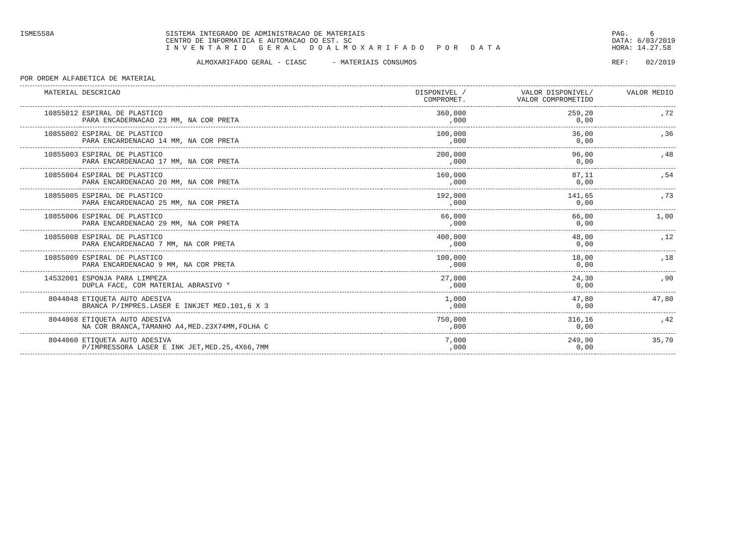ISME558A SISTEMA INTEGRADO DE ADMINISTRACAO DE MATERIAIS
CENTRO DE INFORMATICA E AUTOMACAO DO EST. SC
I N V E N T A R I O G E R A L D O A L M O X A R I F A D O P O R D A T A
PAG. 6
DATA: 6/03/2019
HORA: 14.27.58
ALMOXARIFADO GERAL - CIASC - MATERIAIS CONSUMOS
REF: 02/2019
POR ORDEM ALFABETICA DE MATERIAL
| MATERIAL | DESCRICAO | DISPONIVEL / COMPROMET. | VALOR DISPONIVEL/ VALOR COMPROMETIDO | VALOR MEDIO |
| --- | --- | --- | --- | --- |
| 10855012 | ESPIRAL DE PLASTICO PARA ENCADERNACAO 23 MM, NA COR PRETA | 360,000 ,000 | 259,20 0,00 | ,72 |
| 10855002 | ESPIRAL DE PLASTICO PARA ENCARDENACAO 14 MM, NA COR PRETA | 100,000 ,000 | 36,00 0,00 | ,36 |
| 10855003 | ESPIRAL DE PLASTICO PARA ENCARDENACAO 17 MM, NA COR PRETA | 200,000 ,000 | 96,00 0,00 | ,48 |
| 10855004 | ESPIRAL DE PLASTICO PARA ENCARDENACAO 20 MM, NA COR PRETA | 160,000 ,000 | 87,11 0,00 | ,54 |
| 10855005 | ESPIRAL DE PLASTICO PARA ENCARDENACAO 25 MM, NA COR PRETA | 192,000 ,000 | 141,65 0,00 | ,73 |
| 10855006 | ESPIRAL DE PLASTICO PARA ENCARDENACAO 29 MM, NA COR PRETA | 66,000 ,000 | 66,00 0,00 | 1,00 |
| 10855008 | ESPIRAL DE PLASTICO PARA ENCARDENACAO 7 MM, NA COR PRETA | 400,000 ,000 | 48,00 0,00 | ,12 |
| 10855009 | ESPIRAL DE PLASTICO PARA ENCARDENACAO 9 MM, NA COR PRETA | 100,000 ,000 | 18,00 0,00 | ,18 |
| 14532001 | ESPONJA PARA LIMPEZA DUPLA FACE, COM MATERIAL ABRASIVO * | 27,000 ,000 | 24,30 0,00 | ,90 |
| 8044048 | ETIQUETA AUTO ADESIVA BRANCA P/IMPRES.LASER E INKJET MED.101,6 X 3 | 1,000 ,000 | 47,80 0,00 | 47,80 |
| 8044068 | ETIQUETA AUTO ADESIVA NA COR BRANCA,TAMANHO A4,MED.23X74MM,FOLHA C | 750,000 ,000 | 316,16 0,00 | ,42 |
| 8044060 | ETIQUETA AUTO ADESIVA P/IMPRESSORA LASER E INK JET,MED.25,4X66,7MM | 7,000 ,000 | 249,90 0,00 | 35,70 |